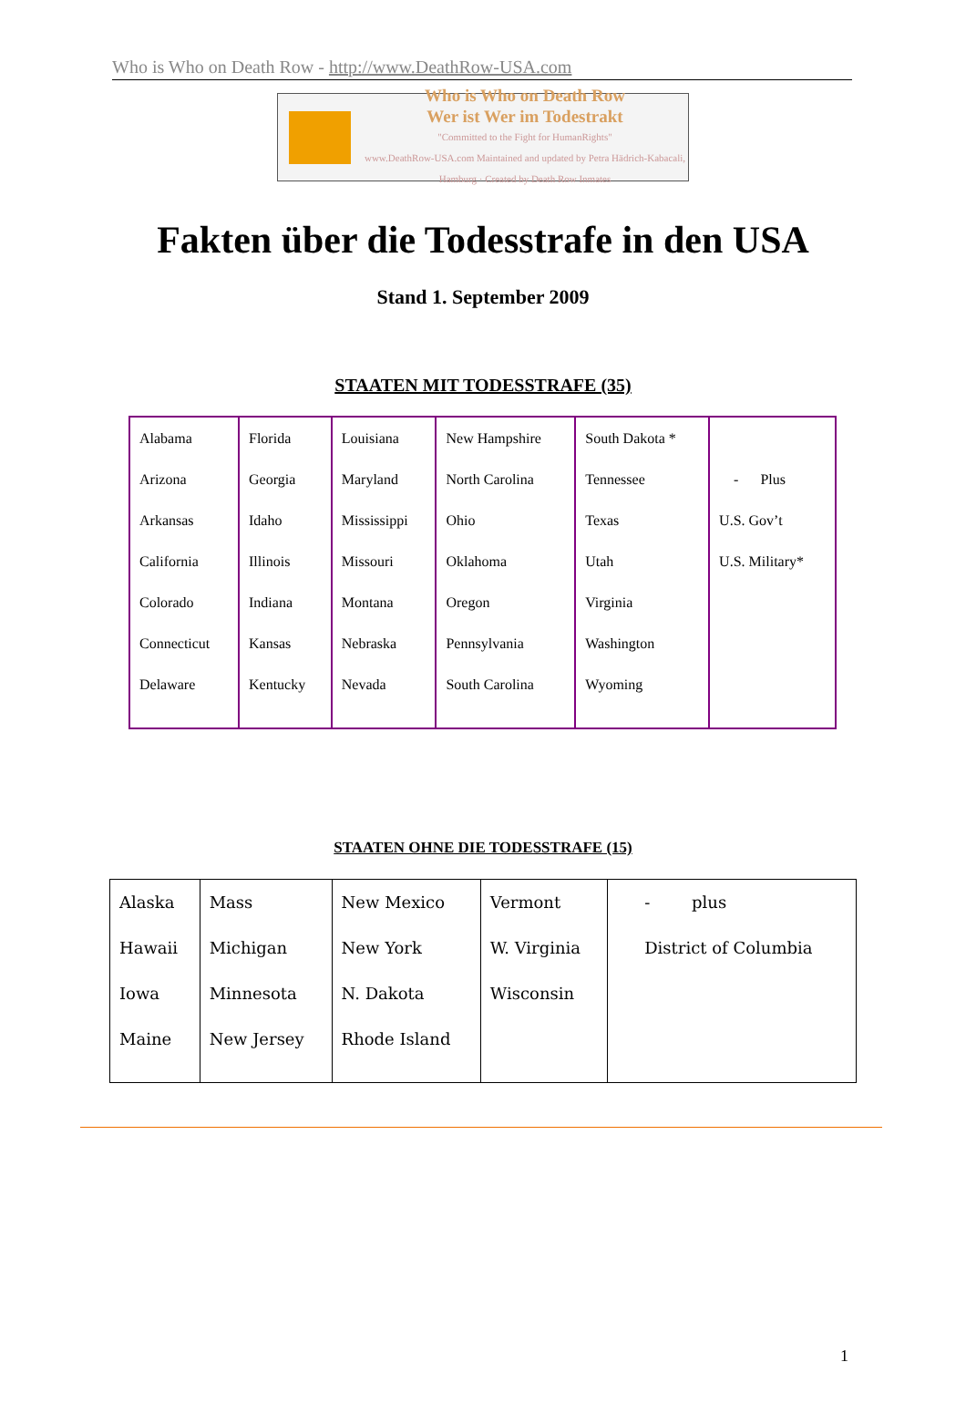Who is Who on Death Row - http://www.DeathRow-USA.com
Who is Who on Death Row
Wer ist Wer im Todestrakt
"Committed to the Fight for HumanRights"
www.DeathRow-USA.com Maintained and updated by Petra Hädrich-Kabacali, Hamburg · Created by Death Row Inmates
Fakten über die Todesstrafe in den USA
Stand 1. September 2009
STAATEN MIT TODESSTRAFE (35)
| Alabama Arizona Arkansas California Colorado Connecticut Delaware | Florida Georgia Idaho Illinois Indiana Kansas Kentucky | Louisiana Maryland Mississippi Missouri Montana Nebraska Nevada | New Hampshire North Carolina Ohio Oklahoma Oregon Pennsylvania South Carolina | South Dakota * Tennessee Texas Utah Virginia Washington Wyoming | - Plus U.S. Gov’t U.S. Military* |
STAATEN OHNE DIE TODESSTRAFE (15)
| Alaska Hawaii Iowa Maine | Mass Michigan Minnesota New Jersey | New Mexico New York N. Dakota Rhode Island | Vermont W. Virginia Wisconsin | - plus District of Columbia |
1